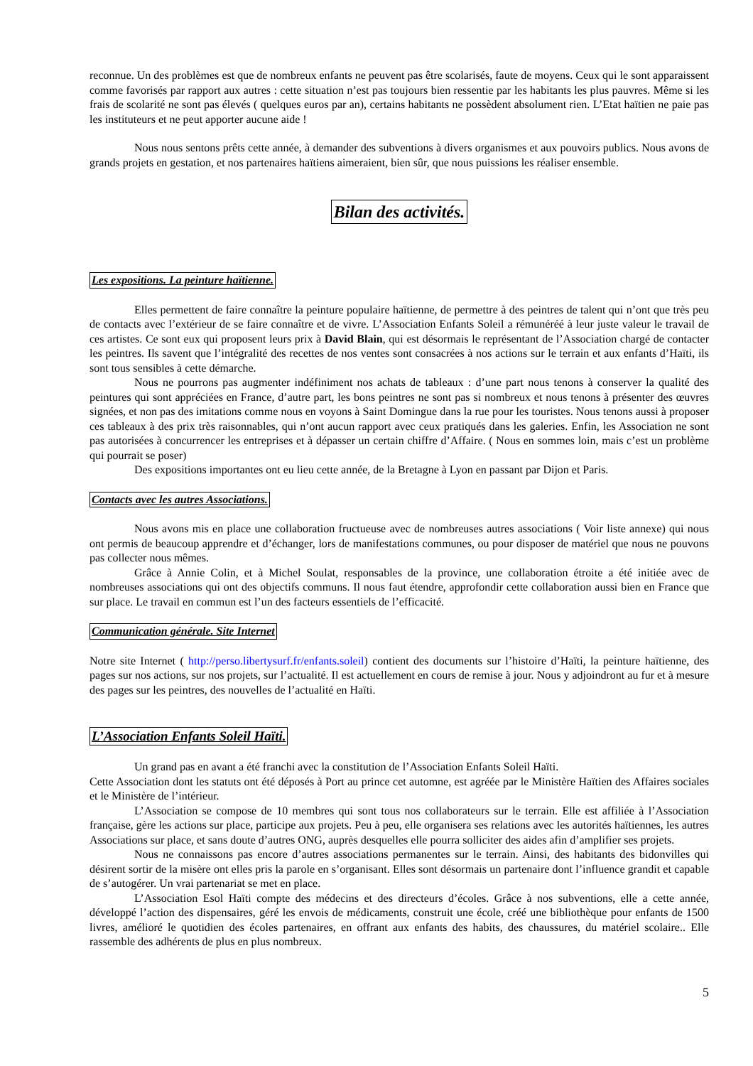reconnue. Un des problèmes est que de nombreux enfants ne peuvent pas être scolarisés, faute de moyens. Ceux qui le sont apparaissent comme favorisés par rapport aux autres : cette situation n’est pas toujours bien ressentie par les habitants les plus pauvres. Même si les frais de scolarité ne sont pas élevés ( quelques euros par an), certains habitants ne possèdent absolument rien. L’Etat haïtien ne paie pas les instituteurs et ne peut apporter aucune aide !
Nous nous sentons prêts cette année, à demander des subventions à divers organismes et aux pouvoirs publics. Nous avons de grands projets en gestation, et nos partenaires haïtiens aimeraient, bien sûr, que nous puissions les réaliser ensemble.
Bilan des activités.
Les expositions. La peinture haïtienne.
Elles permettent de faire connaître la peinture populaire haïtienne, de permettre à des peintres de talent qui n’ont que très peu de contacts avec l’extérieur de se faire connaître et de vivre. L’Association Enfants Soleil a rémunéréé à leur juste valeur le travail de ces artistes. Ce sont eux qui proposent leurs prix à David Blain, qui est désormais le représentant de l’Association chargé de contacter les peintres. Ils savent que l’intégralité des recettes de nos ventes sont consacrées à nos actions sur le terrain et aux enfants d’Haïti, ils sont tous sensibles à cette démarche.
Nous ne pourrons pas augmenter indéfiniment nos achats de tableaux : d’une part nous tenons à conserver la qualité des peintures qui sont appréciées en France, d’autre part, les bons peintres ne sont pas si nombreux et nous tenons à présenter des œuvres signées, et non pas des imitations comme nous en voyons à Saint Domingue dans la rue pour les touristes. Nous tenons aussi à proposer ces tableaux à des prix très raisonnables, qui n’ont aucun rapport avec ceux pratiqués dans les galeries. Enfin, les Association ne sont pas autorisées à concurrencer les entreprises et à dépasser un certain chiffre d’Affaire. ( Nous en sommes loin, mais c’est un problème qui pourrait se poser)
Des expositions importantes ont eu lieu cette année, de la Bretagne à Lyon en passant par Dijon et Paris.
Contacts avec les autres Associations.
Nous avons mis en place une collaboration fructueuse avec de nombreuses autres associations ( Voir liste annexe) qui nous ont permis de beaucoup apprendre et d’échanger, lors de manifestations communes, ou pour disposer de matériel que nous ne pouvons pas collecter nous mêmes.
Grâce à Annie Colin, et à Michel Soulat, responsables de la province, une collaboration étroite a été initiée avec de nombreuses associations qui ont des objectifs communs. Il nous faut étendre, approfondir cette collaboration aussi bien en France que sur place. Le travail en commun est l’un des facteurs essentiels de l’efficacité.
Communication générale. Site Internet
Notre site Internet ( http://perso.libertysurf.fr/enfants.soleil) contient des documents sur l’histoire d’Haïti, la peinture haïtienne, des pages sur nos actions, sur nos projets, sur l’actualité. Il est actuellement en cours de remise à jour. Nous y adjoindront au fur et à mesure des pages sur les peintres, des nouvelles de l’actualité en Haïti.
L’Association Enfants Soleil Haïti.
Un grand pas en avant a été franchi avec la constitution de l’Association Enfants Soleil Haïti.
Cette Association dont les statuts ont été déposés à Port au prince cet automne, est agréée par le Ministère Haïtien des Affaires sociales et le Ministère de l’intérieur.
L’Association se compose de 10 membres qui sont tous nos collaborateurs sur le terrain. Elle est affiliée à l’Association française, gère les actions sur place, participe aux projets. Peu à peu, elle organisera ses relations avec les autorités haïtiennes, les autres Associations sur place, et sans doute d’autres ONG, auprès desquelles elle pourra solliciter des aides afin d’amplifier ses projets.
Nous ne connaissons pas encore d’autres associations permanentes sur le terrain. Ainsi, des habitants des bidonvilles qui désirent sortir de la misère ont elles pris la parole en s’organisant. Elles sont désormais un partenaire dont l’influence grandit et capable de s’autogérer. Un vrai partenariat se met en place.
L’Association Esol Haïti compte des médecins et des directeurs d’écoles. Grâce à nos subventions, elle a cette année, développé l’action des dispensaires, géré les envois de médicaments, construit une école, créé une bibliothèque pour enfants de 1500 livres, amélioré le quotidien des écoles partenaires, en offrant aux enfants des habits, des chaussures, du matériel scolaire.. Elle rassemble des adhérents de plus en plus nombreux.
5